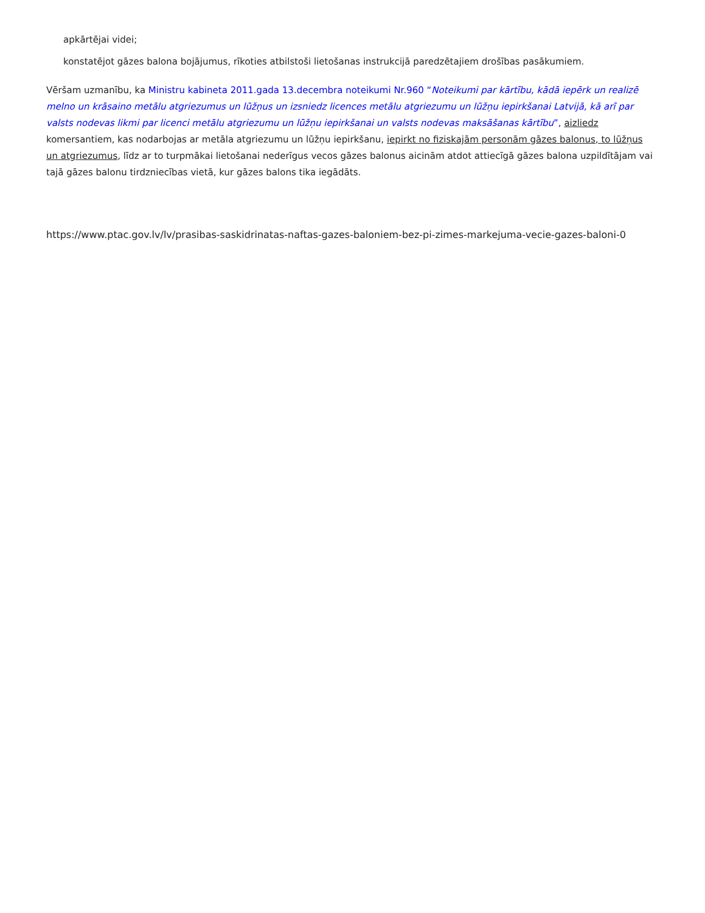apkārtējai videi;
konstatējot gāzes balona bojājumus, rīkoties atbilstoši lietošanas instrukcijā paredzētajiem drošības pasākumiem.
Vēršam uzmanību, ka Ministru kabineta 2011.gada 13.decembra noteikumi Nr.960 “Noteikumi par kārtību, kādā iepērk un realizē melno un krāsaino metālu atgriezumus un lūžņus un izsniedz licences metālu atgriezumu un lūžņu iepirkšanai Latvijā, kā arī par valsts nodevas likmi par licenci metālu atgriezumu un lūžņu iepirkšanai un valsts nodevas maksāšanas kārtību”, aizliedz komersantiem, kas nodarbojas ar metāla atgriezumu un lūžņu iepirkšanu, iepirkt no fiziskajām personām gāzes balonus, to lūžņus un atgriezumus, līdz ar to turpmākai lietošanai nederīgus vecos gāzes balonus aicinām atdot attiecīgā gāzes balona uzpildītājam vai tajā gāzes balonu tirdzniecības vietā, kur gāzes balons tika iegādāts.
https://www.ptac.gov.lv/lv/prasibas-saskidrinatas-naftas-gazes-baloniem-bez-pi-zimes-markejuma-vecie-gazes-baloni-0